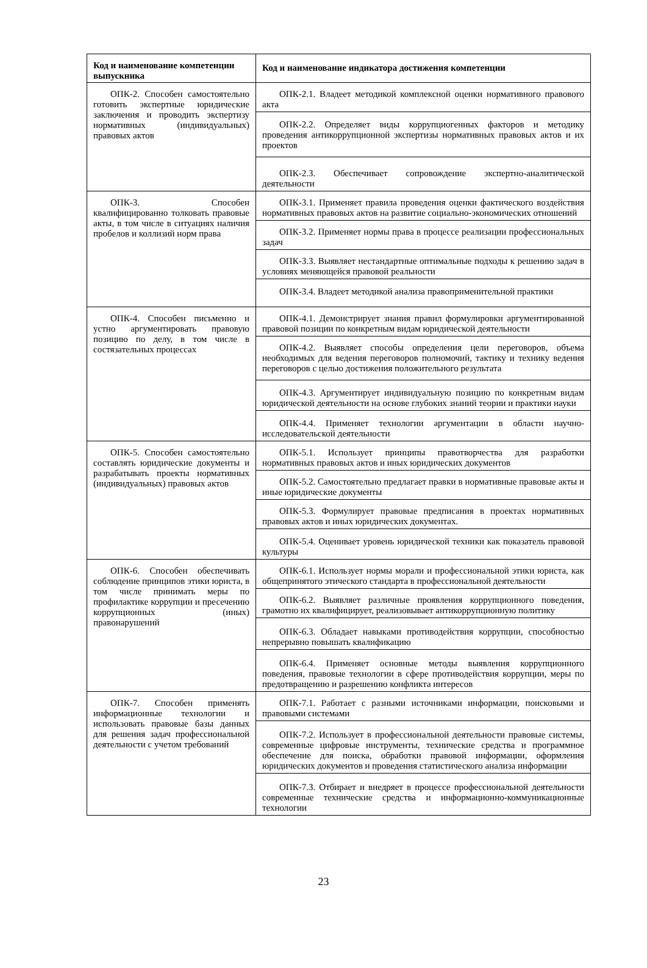| Код и наименование компетенции выпускника | Код и наименование индикатора достижения компетенции |
| --- | --- |
| ОПК-2. Способен самостоятельно готовить экспертные юридические заключения и проводить экспертизу нормативных (индивидуальных) правовых актов | ОПК-2.1. Владеет методикой комплексной оценки нормативного правового акта |
| | ОПК-2.2. Определяет виды коррупциогенных факторов и методику проведения антикоррупционной экспертизы нормативных правовых актов и их проектов |
| | ОПК-2.3. Обеспечивает сопровождение экспертно-аналитической деятельности |
| ОПК-3. Способен квалифицированно толковать правовые акты, в том числе в ситуациях наличия пробелов и коллизий норм права | ОПК-3.1. Применяет правила проведения оценки фактического воздействия нормативных правовых актов на развитие социально-экономических отношений |
| | ОПК-3.2. Применяет нормы права в процессе реализации профессиональных задач |
| | ОПК-3.3. Выявляет нестандартные оптимальные подходы к решению задач в условиях меняющейся правовой реальности |
| | ОПК-3.4. Владеет методикой анализа правоприменительной практики |
| ОПК-4. Способен письменно и устно аргументировать правовую позицию по делу, в том числе в состязательных процессах | ОПК-4.1. Демонстрирует знания правил формулировки аргументированной правовой позиции по конкретным видам юридической деятельности |
| | ОПК-4.2. Выявляет способы определения цели переговоров, объема необходимых для ведения переговоров полномочий, тактику и технику ведения переговоров с целью достижения положительного результата |
| | ОПК-4.3. Аргументирует индивидуальную позицию по конкретным видам юридической деятельности на основе глубоких знаний теории и практики науки |
| | ОПК-4.4. Применяет технологии аргументации в области научно-исследовательской деятельности |
| ОПК-5. Способен самостоятельно составлять юридические документы и разрабатывать проекты нормативных (индивидуальных) правовых актов | ОПК-5.1. Использует принципы правотворчества для разработки нормативных правовых актов и иных юридических документов |
| | ОПК-5.2. Самостоятельно предлагает правки в нормативные правовые акты и иные юридические документы |
| | ОПК-5.3. Формулирует правовые предписания в проектах нормативных правовых актов и иных юридических документах. |
| | ОПК-5.4. Оценивает уровень юридической техники как показатель правовой культуры |
| ОПК-6. Способен обеспечивать соблюдение принципов этики юриста, в том числе принимать меры по профилактике коррупции и пресечению коррупционных (иных) правонарушений | ОПК-6.1. Использует нормы морали и профессиональной этики юриста, как общепринятого этического стандарта в профессиональной деятельности |
| | ОПК-6.2. Выявляет различные проявления коррупционного поведения, грамотно их квалифицирует, реализовывает антикоррупционную политику |
| | ОПК-6.3. Обладает навыками противодействия коррупции, способностью непрерывно повышать квалификацию |
| | ОПК-6.4. Применяет основные методы выявления коррупционного поведения, правовые технологии в сфере противодействия коррупции, меры по предотвращению и разрешению конфликта интересов |
| ОПК-7. Способен применять информационные технологии и использовать правовые базы данных для решения задач профессиональной деятельности с учетом требований | ОПК-7.1. Работает с разными источниками информации, поисковыми и правовыми системами |
| | ОПК-7.2. Использует в профессиональной деятельности правовые системы, современные цифровые инструменты, технические средства и программное обеспечение для поиска, обработки правовой информации, оформления юридических документов и проведения статистического анализа информации |
| | ОПК-7.3. Отбирает и внедряет в процессе профессиональной деятельности современные технические средства и информационно-коммуникационные технологии |
23